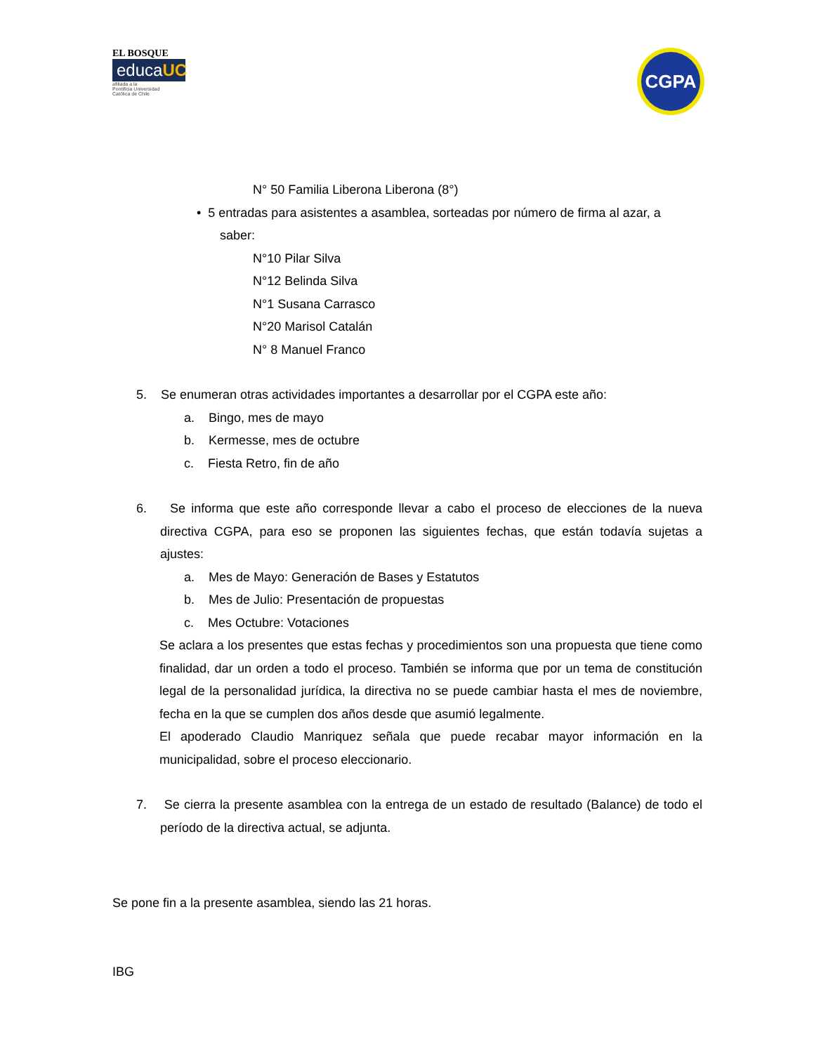EL BOSQUE
educaUC
afiliada a la
Pontificia Universidad
Católica de Chile
CGPA
N° 50 Familia Liberona Liberona (8°)
• 5 entradas para asistentes a asamblea, sorteadas por número de firma al azar, a
saber:
N°10 Pilar Silva
N°12 Belinda Silva
N°1 Susana Carrasco
N°20 Marisol Catalán
N° 8 Manuel Franco
5. Se enumeran otras actividades importantes a desarrollar por el CGPA este año:
a. Bingo, mes de mayo
b. Kermesse, mes de octubre
c. Fiesta Retro, fin de año
6. Se informa que este año corresponde llevar a cabo el proceso de elecciones de la nueva directiva CGPA, para eso se proponen las siguientes fechas, que están todavía sujetas a ajustes:
a. Mes de Mayo: Generación de Bases y Estatutos
b. Mes de Julio: Presentación de propuestas
c. Mes Octubre: Votaciones
Se aclara a los presentes que estas fechas y procedimientos son una propuesta que tiene como finalidad, dar un orden a todo el proceso. También se informa que por un tema de constitución legal de la personalidad jurídica, la directiva no se puede cambiar hasta el mes de noviembre, fecha en la que se cumplen dos años desde que asumió legalmente.
El apoderado Claudio Manriquez señala que puede recabar mayor información en la municipalidad, sobre el proceso eleccionario.
7. Se cierra la presente asamblea con la entrega de un estado de resultado (Balance) de todo el período de la directiva actual, se adjunta.
Se pone fin a la presente asamblea, siendo las 21 horas.
IBG